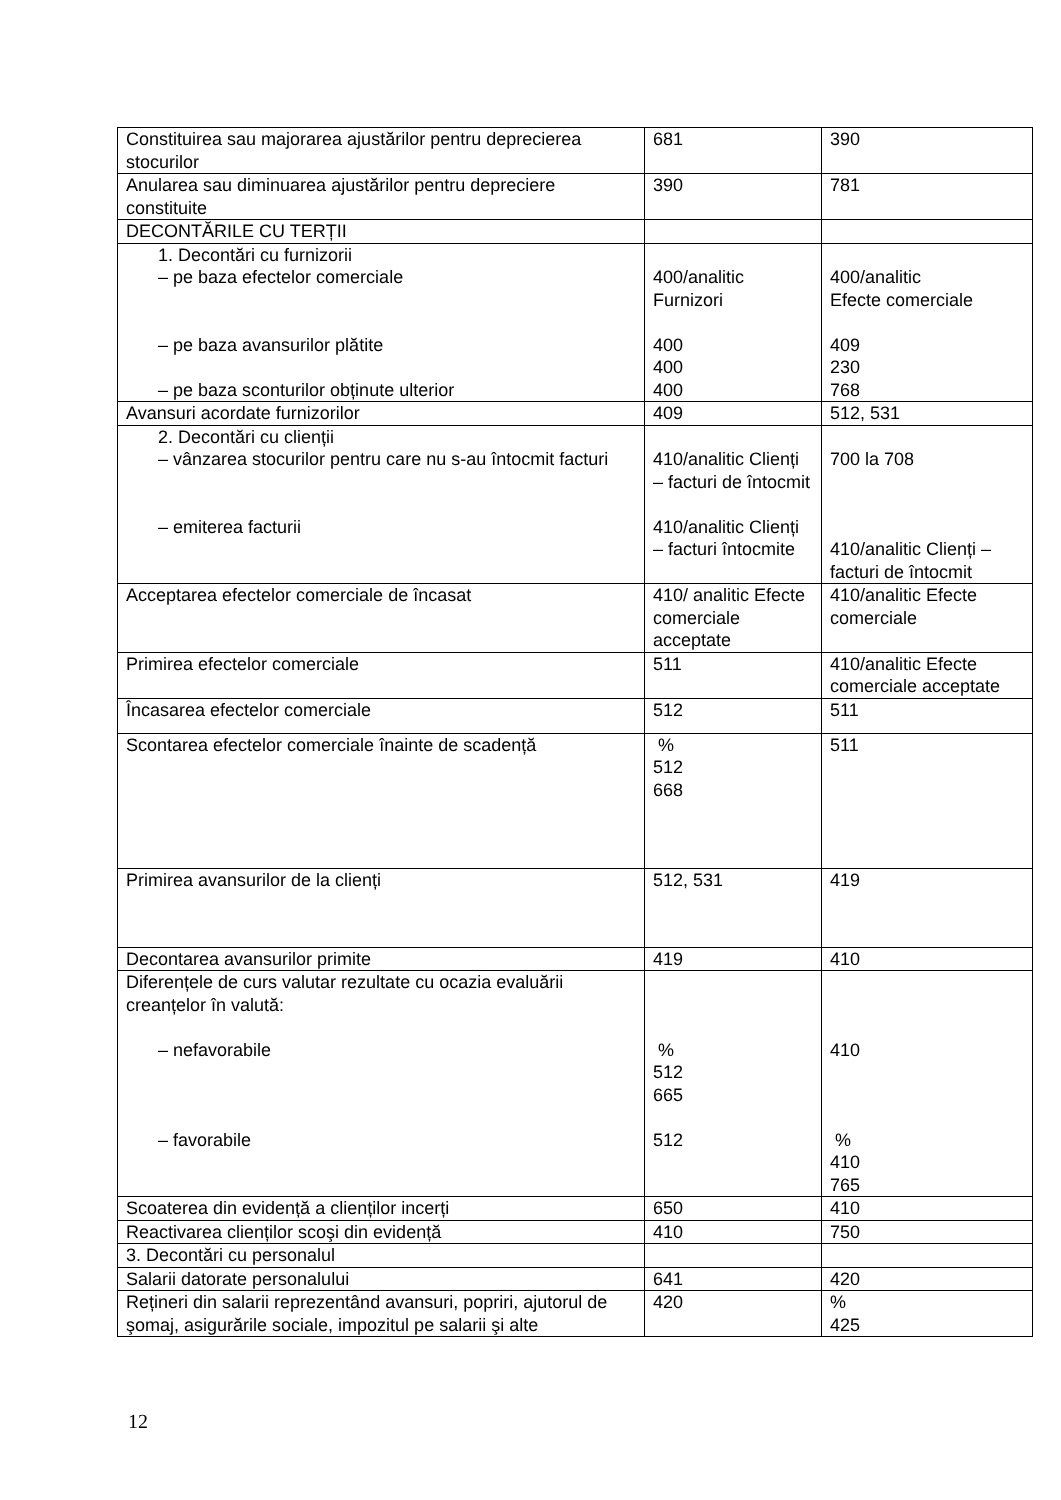| Constituirea sau majorarea ajustărilor pentru deprecierea stocurilor | 681 | 390 |
| Anularea sau diminuarea ajustărilor pentru depreciere constituite | 390 | 781 |
| DECONTĂRILE CU TERȚII | | |
| 1. Decontări cu furnizorii – pe baza efectelor comerciale – pe baza avansurilor plătite – pe baza sconturilor obținute ulterior | 400/analitic Furnizori 400 400 400 | 400/analitic Efecte comerciale 409 230 768 |
| Avansuri acordate furnizorilor | 409 | 512, 531 |
| 2. Decontări cu clienții – vânzarea stocurilor pentru care nu s-au întocmit facturi – emiterea facturii | 410/analitic Clienți – facturi de întocmit 410/analitic Clienți – facturi întocmite | 700 la 708 410/analitic Clienți – facturi de întocmit |
| Acceptarea efectelor comerciale de încasat | 410/ analitic Efecte comerciale acceptate | 410/analitic Efecte comerciale |
| Primirea efectelor comerciale | 511 | 410/analitic Efecte comerciale acceptate |
| Încasarea efectelor comerciale | 512 | 511 |
| Scontarea efectelor comerciale înainte de scadență | % 512 668 | 511 |
| Primirea avansurilor de la clienți | 512, 531 | 419 |
| Decontarea avansurilor primite | 419 | 410 |
| Diferențele de curs valutar rezultate cu ocazia evaluării creanțelor în valută: – nefavorabile – favorabile | % 512 665 512 | 410 % 410 765 |
| Scoaterea din evidență a clienților incerți | 650 | 410 |
| Reactivarea clienților scoşi din evidență | 410 | 750 |
| 3. Decontări cu personalul | | |
| Salarii datorate personalului | 641 | 420 |
| Rețineri din salarii reprezentând avansuri, popriri, ajutorul de şomaj, asigurările sociale, impozitul pe salarii şi alte | 420 | % 425 |
12